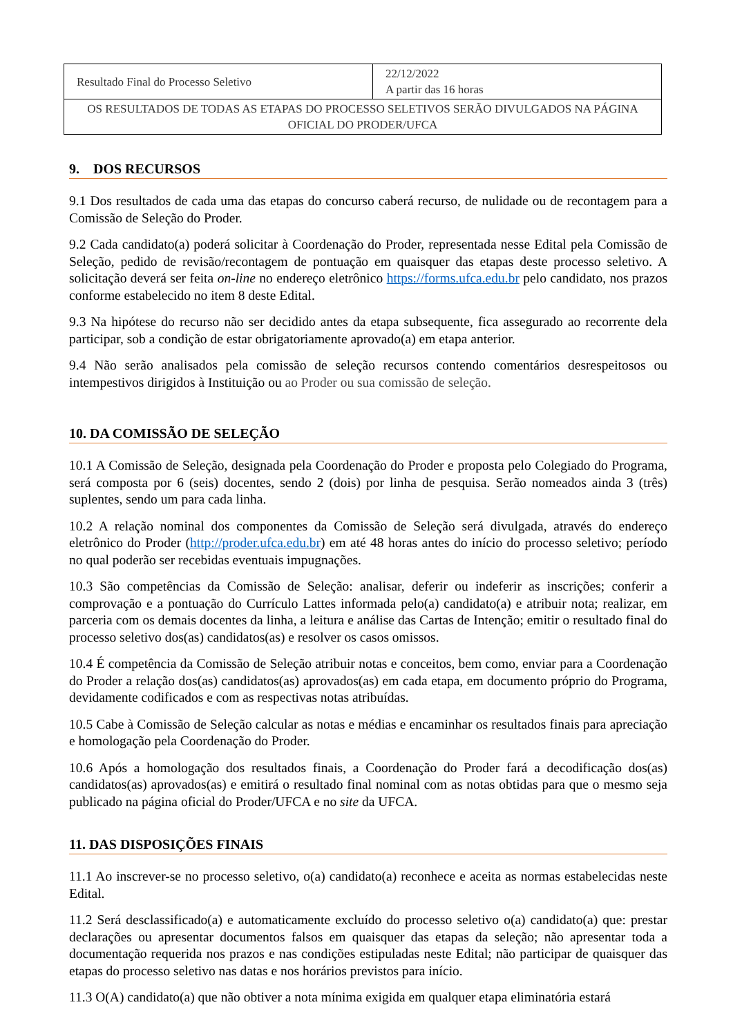| Resultado Final do Processo Seletivo | 22/12/2022 A partir das 16 horas |
| OS RESULTADOS DE TODAS AS ETAPAS DO PROCESSO SELETIVOS SERÃO DIVULGADOS NA PÁGINA OFICIAL DO PRODER/UFCA | |
9. DOS RECURSOS
9.1 Dos resultados de cada uma das etapas do concurso caberá recurso, de nulidade ou de recontagem para a Comissão de Seleção do Proder.
9.2 Cada candidato(a) poderá solicitar à Coordenação do Proder, representada nesse Edital pela Comissão de Seleção, pedido de revisão/recontagem de pontuação em quaisquer das etapas deste processo seletivo. A solicitação deverá ser feita on-line no endereço eletrônico https://forms.ufca.edu.br pelo candidato, nos prazos conforme estabelecido no item 8 deste Edital.
9.3 Na hipótese do recurso não ser decidido antes da etapa subsequente, fica assegurado ao recorrente dela participar, sob a condição de estar obrigatoriamente aprovado(a) em etapa anterior.
9.4 Não serão analisados pela comissão de seleção recursos contendo comentários desrespeitosos ou intempestivos dirigidos à Instituição ou ao Proder ou sua comissão de seleção.
10. DA COMISSÃO DE SELEÇÃO
10.1 A Comissão de Seleção, designada pela Coordenação do Proder e proposta pelo Colegiado do Programa, será composta por 6 (seis) docentes, sendo 2 (dois) por linha de pesquisa. Serão nomeados ainda 3 (três) suplentes, sendo um para cada linha.
10.2 A relação nominal dos componentes da Comissão de Seleção será divulgada, através do endereço eletrônico do Proder (http://proder.ufca.edu.br) em até 48 horas antes do início do processo seletivo; período no qual poderão ser recebidas eventuais impugnações.
10.3 São competências da Comissão de Seleção: analisar, deferir ou indeferir as inscrições; conferir a comprovação e a pontuação do Currículo Lattes informada pelo(a) candidato(a) e atribuir nota; realizar, em parceria com os demais docentes da linha, a leitura e análise das Cartas de Intenção; emitir o resultado final do processo seletivo dos(as) candidatos(as) e resolver os casos omissos.
10.4 É competência da Comissão de Seleção atribuir notas e conceitos, bem como, enviar para a Coordenação do Proder a relação dos(as) candidatos(as) aprovados(as) em cada etapa, em documento próprio do Programa, devidamente codificados e com as respectivas notas atribuídas.
10.5 Cabe à Comissão de Seleção calcular as notas e médias e encaminhar os resultados finais para apreciação e homologação pela Coordenação do Proder.
10.6 Após a homologação dos resultados finais, a Coordenação do Proder fará a decodificação dos(as) candidatos(as) aprovados(as) e emitirá o resultado final nominal com as notas obtidas para que o mesmo seja publicado na página oficial do Proder/UFCA e no site da UFCA.
11. DAS DISPOSIÇÕES FINAIS
11.1 Ao inscrever-se no processo seletivo, o(a) candidato(a) reconhece e aceita as normas estabelecidas neste Edital.
11.2 Será desclassificado(a) e automaticamente excluído do processo seletivo o(a) candidato(a) que: prestar declarações ou apresentar documentos falsos em quaisquer das etapas da seleção; não apresentar toda a documentação requerida nos prazos e nas condições estipuladas neste Edital; não participar de quaisquer das etapas do processo seletivo nas datas e nos horários previstos para início.
11.3 O(A) candidato(a) que não obtiver a nota mínima exigida em qualquer etapa eliminatória estará